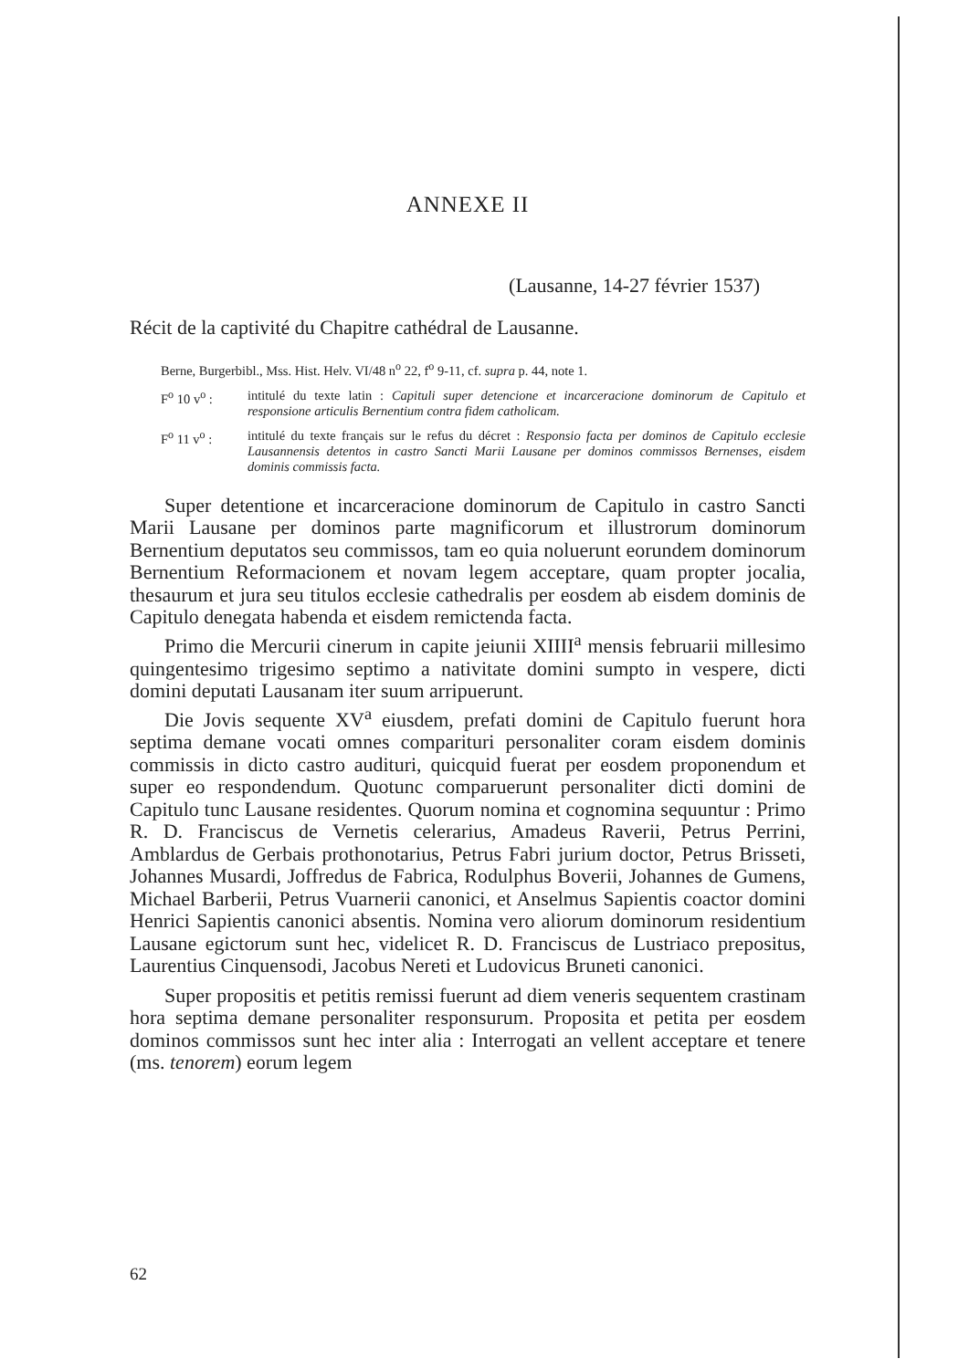ANNEXE II
(Lausanne, 14-27 février 1537)
Récit de la captivité du Chapitre cathédral de Lausanne.
Berne, Burgerbibl., Mss. Hist. Helv. VI/48 n<sup>o</sup> 22, f<sup>o</sup> 9-11, cf. supra p. 44, note 1.
F<sup>o</sup> 10 v<sup>o</sup> : intitulé du texte latin : Capituli super detencione et incarceracione dominorum de Capitulo et responsione articulis Bernentium contra fidem catholicam.
F<sup>o</sup> 11 v<sup>o</sup> : intitulé du texte français sur le refus du décret : Responsio facta per dominos de Capitulo ecclesie Lausannensis detentos in castro Sancti Marii Lausane per dominos commissos Bernenses, eisdem dominis commissis facta.
Super detentione et incarceracione dominorum de Capitulo in castro Sancti Marii Lausane per dominos parte magnificorum et illustrorum dominorum Bernentium deputatos seu commissos, tam eo quia noluerunt eorundem dominorum Bernentium Reformacionem et novam legem acceptare, quam propter jocalia, thesaurum et jura seu titulos ecclesie cathedralis per eosdem ab eisdem dominis de Capitulo denegata habenda et eisdem remictenda facta.
Primo die Mercurii cinerum in capite jeiunii XIIII<sup>a</sup> mensis februarii millesimo quingentesimo trigesimo septimo a nativitate domini sumpto in vespere, dicti domini deputati Lausanam iter suum arripuerunt.
Die Jovis sequente XV<sup>a</sup> eiusdem, prefati domini de Capitulo fuerunt hora septima demane vocati omnes comparituri personaliter coram eisdem dominis commissis in dicto castro audituri, quicquid fuerat per eosdem proponendum et super eo respondendum. Quotunc comparuerunt personaliter dicti domini de Capitulo tunc Lausane residentes. Quorum nomina et cognomina sequuntur : Primo R. D. Franciscus de Vernetis celerarius, Amadeus Raverii, Petrus Perrini, Amblardus de Gerbais prothonotarius, Petrus Fabri jurium doctor, Petrus Brisseti, Johannes Musardi, Joffredus de Fabrica, Rodulphus Boverii, Johannes de Gumens, Michael Barberii, Petrus Vuarnerii canonici, et Anselmus Sapientis coactor domini Henrici Sapientis canonici absentis. Nomina vero aliorum dominorum residentium Lausane egictorum sunt hec, videlicet R. D. Franciscus de Lustriaco prepositus, Laurentius Cinquensodi, Jacobus Nereti et Ludovicus Bruneti canonici.
Super propositis et petitis remissi fuerunt ad diem veneris sequentem crastinam hora septima demane personaliter responsurum. Proposita et petita per eosdem dominos commissos sunt hec inter alia : Interrogati an vellent acceptare et tenere (ms. tenorem) eorum legem
62